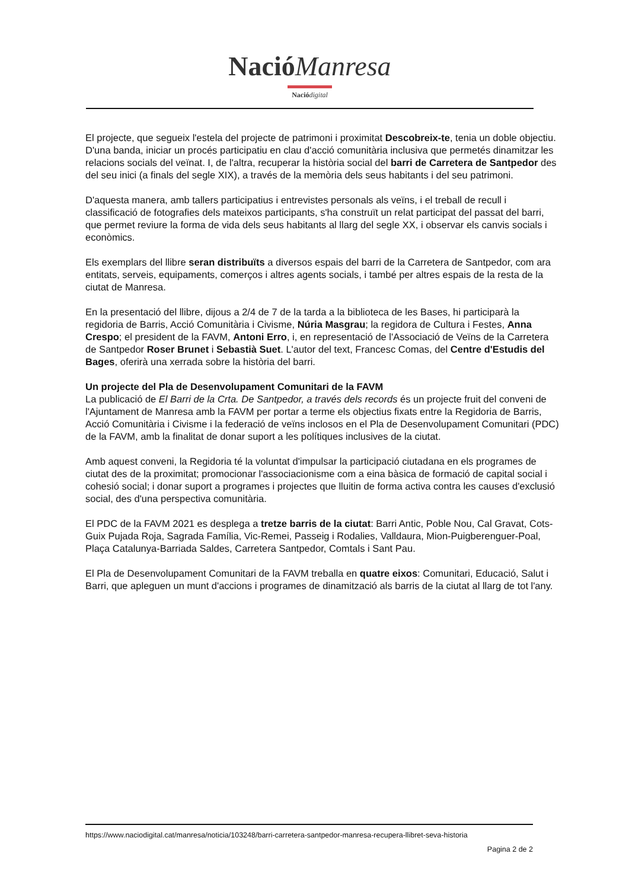Nació Manresa
Nació digital
El projecte, que segueix l'estela del projecte de patrimoni i proximitat Descobreix-te, tenia un doble objectiu. D'una banda, iniciar un procés participatiu en clau d'acció comunitària inclusiva que permetés dinamitzar les relacions socials del veïnat. I, de l'altra, recuperar la història social del barri de Carretera de Santpedor des del seu inici (a finals del segle XIX), a través de la memòria dels seus habitants i del seu patrimoni.
D'aquesta manera, amb tallers participatius i entrevistes personals als veïns, i el treball de recull i classificació de fotografies dels mateixos participants, s'ha construït un relat participat del passat del barri, que permet reviure la forma de vida dels seus habitants al llarg del segle XX, i observar els canvis socials i econòmics.
Els exemplars del llibre seran distribuïts a diversos espais del barri de la Carretera de Santpedor, com ara entitats, serveis, equipaments, comerços i altres agents socials, i també per altres espais de la resta de la ciutat de Manresa.
En la presentació del llibre, dijous a 2/4 de 7 de la tarda a la biblioteca de les Bases, hi participarà la regidoria de Barris, Acció Comunitària i Civisme, Núria Masgrau; la regidora de Cultura i Festes, Anna Crespo; el president de la FAVM, Antoni Erro, i, en representació de l'Associació de Veïns de la Carretera de Santpedor Roser Brunet i Sebastià Suet. L'autor del text, Francesc Comas, del Centre d'Estudis del Bages, oferirà una xerrada sobre la història del barri.
Un projecte del Pla de Desenvolupament Comunitari de la FAVM
La publicació de El Barri de la Crta. De Santpedor, a través dels records és un projecte fruit del conveni de l'Ajuntament de Manresa amb la FAVM per portar a terme els objectius fixats entre la Regidoria de Barris, Acció Comunitària i Civisme i la federació de veïns inclosos en el Pla de Desenvolupament Comunitari (PDC) de la FAVM, amb la finalitat de donar suport a les polítiques inclusives de la ciutat.
Amb aquest conveni, la Regidoria té la voluntat d'impulsar la participació ciutadana en els programes de ciutat des de la proximitat; promocionar l'associacionisme com a eina bàsica de formació de capital social i cohesió social; i donar suport a programes i projectes que lluitin de forma activa contra les causes d'exclusió social, des d'una perspectiva comunitària.
El PDC de la FAVM 2021 es desplega a tretze barris de la ciutat: Barri Antic, Poble Nou, Cal Gravat, Cots-Guix Pujada Roja, Sagrada Família, Vic-Remei, Passeig i Rodalies, Valldaura, Mion-Puigberenguer-Poal, Plaça Catalunya-Barriada Saldes, Carretera Santpedor, Comtals i Sant Pau.
El Pla de Desenvolupament Comunitari de la FAVM treballa en quatre eixos: Comunitari, Educació, Salut i Barri, que apleguen un munt d'accions i programes de dinamització als barris de la ciutat al llarg de tot l'any.
https://www.naciodigital.cat/manresa/noticia/103248/barri-carretera-santpedor-manresa-recupera-llibret-seva-historia
Pagina 2 de 2